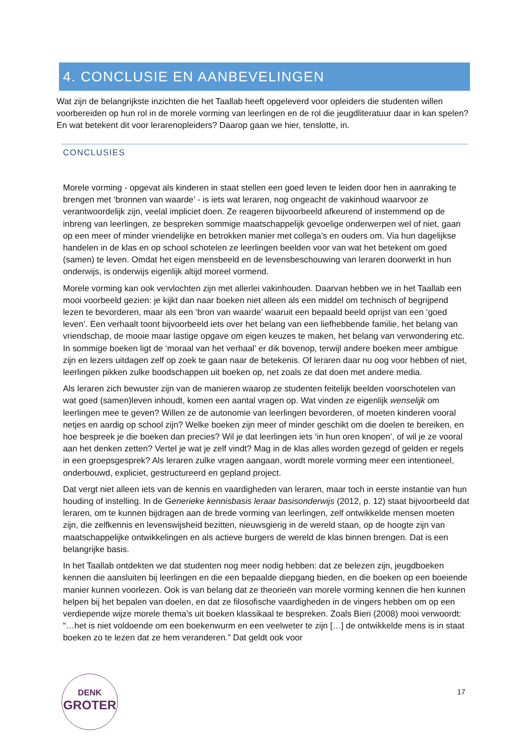4. CONCLUSIE EN AANBEVELINGEN
Wat zijn de belangrijkste inzichten die het Taallab heeft opgeleverd voor opleiders die studenten willen voorbereiden op hun rol in de morele vorming van leerlingen en de rol die jeugdliteratuur daar in kan spelen? En wat betekent dit voor lerarenopleiders? Daarop gaan we hier, tenslotte, in.
CONCLUSIES
Morele vorming - opgevat als kinderen in staat stellen een goed leven te leiden door hen in aanraking te brengen met ‘bronnen van waarde’ - is iets wat leraren, nog ongeacht de vakinhoud waarvoor ze verantwoordelijk zijn, veelal impliciet doen. Ze reageren bijvoorbeeld afkeurend of instemmend op de inbreng van leerlingen, ze bespreken sommige maatschappelijk gevoelige onderwerpen wel of niet, gaan op een meer of minder vriendelijke en betrokken manier met collega’s en ouders om. Via hun dagelijkse handelen in de klas en op school schotelen ze leerlingen beelden voor van wat het betekent om goed (samen) te leven. Omdat het eigen mensbeeld en de levensbeschouwing van leraren doorwerkt in hun onderwijs, is onderwijs eigenlijk altijd moreel vormend.
Morele vorming kan ook vervlochten zijn met allerlei vakinhouden. Daarvan hebben we in het Taallab een mooi voorbeeld gezien: je kijkt dan naar boeken niet alleen als een middel om technisch of begrijpend lezen te bevorderen, maar als een ‘bron van waarde’ waaruit een bepaald beeld oprijst van een ‘goed leven’. Een verhaalt toont bijvoorbeeld iets over het belang van een liefhebbende familie, het belang van vriendschap, de mooie maar lastige opgave om eigen keuzes te maken, het belang van verwondering etc. In sommige boeken ligt de ‘moraal van het verhaal’ er dik bovenop, terwijl andere boeken meer ambigue zijn en lezers uitdagen zelf op zoek te gaan naar de betekenis. Of leraren daar nu oog voor hebben of niet, leerlingen pikken zulke boodschappen uit boeken op, net zoals ze dat doen met andere media.
Als leraren zich bewuster zijn van de manieren waarop ze studenten feitelijk beelden voorschotelen van wat goed (samen)leven inhoudt, komen een aantal vragen op. Wat vinden ze eigenlijk wenselijk om leerlingen mee te geven? Willen ze de autonomie van leerlingen bevorderen, of moeten kinderen vooral netjes en aardig op school zijn? Welke boeken zijn meer of minder geschikt om die doelen te bereiken, en hoe bespreek je die boeken dan precies? Wil je dat leerlingen iets ‘in hun oren knopen’, of wil je ze vooral aan het denken zetten? Vertel je wat je zelf vindt? Mag in de klas alles worden gezegd of gelden er regels in een groepsgesprek? Als leraren zulke vragen aangaan, wordt morele vorming meer een intentioneel, onderbouwd, expliciet, gestructureerd en gepland project.
Dat vergt niet alleen iets van de kennis en vaardigheden van leraren, maar toch in eerste instantie van hun houding of instelling. In de Generieke kennisbasis leraar basisonderwijs (2012, p. 12) staat bijvoorbeeld dat leraren, om te kunnen bijdragen aan de brede vorming van leerlingen, zelf ontwikkelde mensen moeten zijn, die zelfkennis en levenswijsheid bezitten, nieuwsgierig in de wereld staan, op de hoogte zijn van maatschappelijke ontwikkelingen en als actieve burgers de wereld de klas binnen brengen. Dat is een belangrijke basis.
In het Taallab ontdekten we dat studenten nog meer nodig hebben: dat ze belezen zijn, jeugdboeken kennen die aansluiten bij leerlingen en die een bepaalde diepgang bieden, en die boeken op een boeiende manier kunnen voorlezen. Ook is van belang dat ze theorieën van morele vorming kennen die hen kunnen helpen bij het bepalen van doelen, en dat ze filosofische vaardigheden in de vingers hebben om op een verdiepende wijze morele thema’s uit boeken klassikaal te bespreken. Zoals Bieri (2008) mooi verwoordt: “…het is niet voldoende om een boekenwurm en een veelweter te zijn […] de ontwikkelde mens is in staat boeken zo te lezen dat ze hem veranderen.” Dat geldt ook voor
DENK
GROTER
17